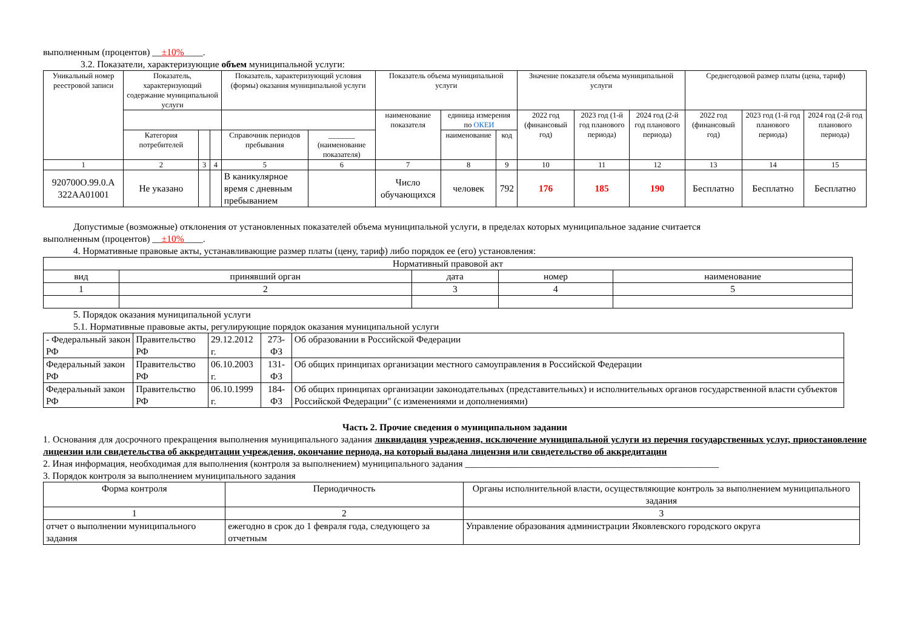выполненным (процентов) __±10%____.
3.2. Показатели, характеризующие объем муниципальной услуги:
| Уникальный номер реестровой записи | Показатель, характеризующий содержание муниципальной услуги | | | Показатель, характеризующий условия (формы) оказания муниципальной услуги | | Показатель объема муниципальной услуги | | | Значение показателя объема муниципальной услуги | | | Среднегодовой размер платы (цена, тариф) | | |
| --- | --- | --- | --- | --- | --- | --- | --- | --- | --- | --- | --- | --- | --- | --- |
| | | | | | | наименование показателя | единица измерения по ОКЕИ | | 2022 год (финансовый год) | 2023 год (1-й год планового периода) | 2024 год (2-й год планового периода) | 2022 год (финансовый год) | 2023 год (1-й год планового периода) | 2024 год (2-й год планового периода) |
| | Категория потребителей | | | Справочник периодов пребывания | _______ (наименование показателя) | | наименование | код | | | | | | |
| 1 | 2 | 3 | 4 | 5 | 6 | 7 | 8 | 9 | 10 | 11 | 12 | 13 | 14 | 15 |
| 920700О.99.0.А 322АА01001 | Не указано | | | В каникулярное время с дневным пребыванием | | Число обучающихся | человек | 792 | 176 | 185 | 190 | Бесплатно | Бесплатно | Бесплатно |
Допустимые (возможные) отклонения от установленных показателей объема муниципальной услуги, в пределах которых муниципальное задание считается
выполненным (процентов) __±10%____.
4. Нормативные правовые акты, устанавливающие размер платы (цену, тариф) либо порядок ее (его) установления:
| Нормативный правовой акт | | | | |
| вид | принявший орган | дата | номер | наименование |
| 1 | 2 | 3 | 4 | 5 |
5. Порядок оказания муниципальной услуги
5.1. Нормативные правовые акты, регулирующие порядок оказания муниципальной услуги
| - Федеральный закон РФ | Правительство РФ | 29.12.2012 г. | 273-ФЗ | Об образовании в Российской Федерации |
| Федеральный закон РФ | Правительство РФ | 06.10.2003 г. | 131-ФЗ | Об общих принципах организации местного самоуправления в Российской Федерации |
| Федеральный закон РФ | Правительство РФ | 06.10.1999 г. | 184-ФЗ | Об общих принципах организации законодательных (представительных) и исполнительных органов государственной власти субъектов Российской Федерации" (с изменениями и дополнениями) |
Часть 2. Прочие сведения о муниципальном задании
1. Основания для досрочного прекращения выполнения муниципального задания ликвидация учреждения, исключение муниципальной услуги из перечня государственных услуг, приостановление лицензии или свидетельства об аккредитации учреждения, окончание периода, на который выдана лицензия или свидетельство об аккредитации
2. Иная информация, необходимая для выполнения (контроля за выполнением) муниципального задания ______________________________________________________
3. Порядок контроля за выполнением муниципального задания
| Форма контроля | Периодичность | Органы исполнительной власти, осуществляющие контроль за выполнением муниципального задания |
| 1 | 2 | 3 |
| отчет о выполнении муниципального задания | ежегодно в срок до 1 февраля года, следующего за отчетным | Управление образования администрации Яковлевского городского округа |